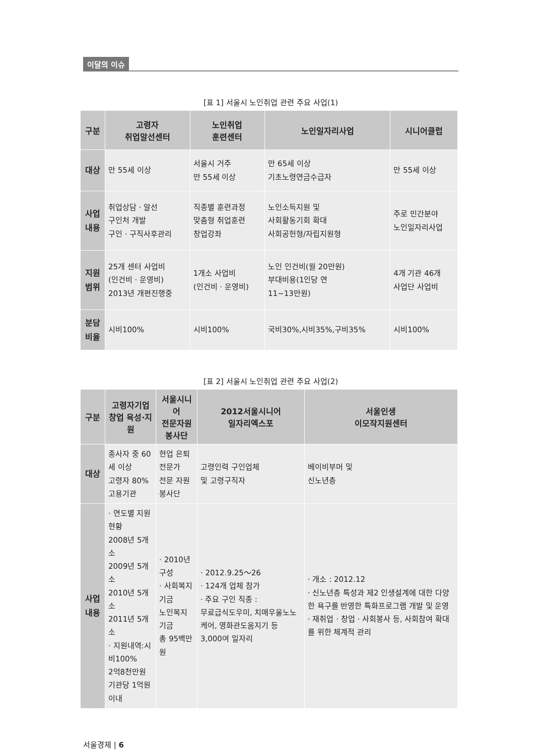이달의 이슈
[표 1] 서울시 노인취업 관련 주요 사업(1)
| 구분 | 고령자 취업알선센터 | 노인취업 훈련센터 | 노인일자리사업 | 시니어클럽 |
| --- | --- | --- | --- | --- |
| 대상 | 만 55세 이상 | 서울시 거주 만 55세 이상 | 만 65세 이상 기초노령연금수급자 | 만 55세 이상 |
| 사업 내용 | 취업상담 · 알선 구인처 개발 구인 · 구직사후관리 | 직종별 훈련과정 맞춤형 취업훈련 창업강좌 | 노인소득지원 및 사회활동기회 확대 사회공헌형/자립지원형 | 주로 민간분야 노인일자리사업 |
| 지원 범위 | 25개 센터 사업비 (인건비 · 운영비) 2013년 개편진행중 | 1개소 사업비 (인건비 · 운영비) | 노인 인건비(월 20만원) 부대비용(1인당 연 11~13만원) | 4개 기관 46개 사업단 사업비 |
| 분담 비율 | 시비100% | 시비100% | 국비30%,시비35%,구비35% | 시비100% |
[표 2] 서울시 노인취업 관련 주요 사업(2)
| 구분 | 고령자기업 창업 육성·지원 | 서울시니어 전문자원봉사단 | 2012서울시니어 일자리엑스포 | 서울인생 이모작지원센터 |
| --- | --- | --- | --- | --- |
| 대상 | 종사자 중 60세 이상 고령자 80% 고용기관 | 현업 은퇴전문가 전문 자원봉사단 | 고령인력 구인업체 및 고령구직자 | 베이비부머 및 신노년층 |
| 사업 내용 | · 연도별 지원현황 2008년 5개소 2009년 5개소 2010년 5개소 2011년 5개소 · 지원내역:시비100% 2억8천만원 기관당 1억원 이내 | · 2010년 구성 · 사회복지기금 노인복지기금 총 95백만원 | · 2012.9.25～26 · 124개 업체 참가 · 주요 구인 직종 : 무료급식도우미, 치매우울노노케어, 영화관도움지기 등 3,000여 일자리 | · 개소 : 2012.12 · 신노년층 특성과 제2 인생설계에 대한 다양한 욕구를 반영한 특화프로그램 개발 및 운영 · 재취업 · 창업 · 사회봉사 등, 사회참여 확대를 위한 체계적 관리 |
서울경제 | 6